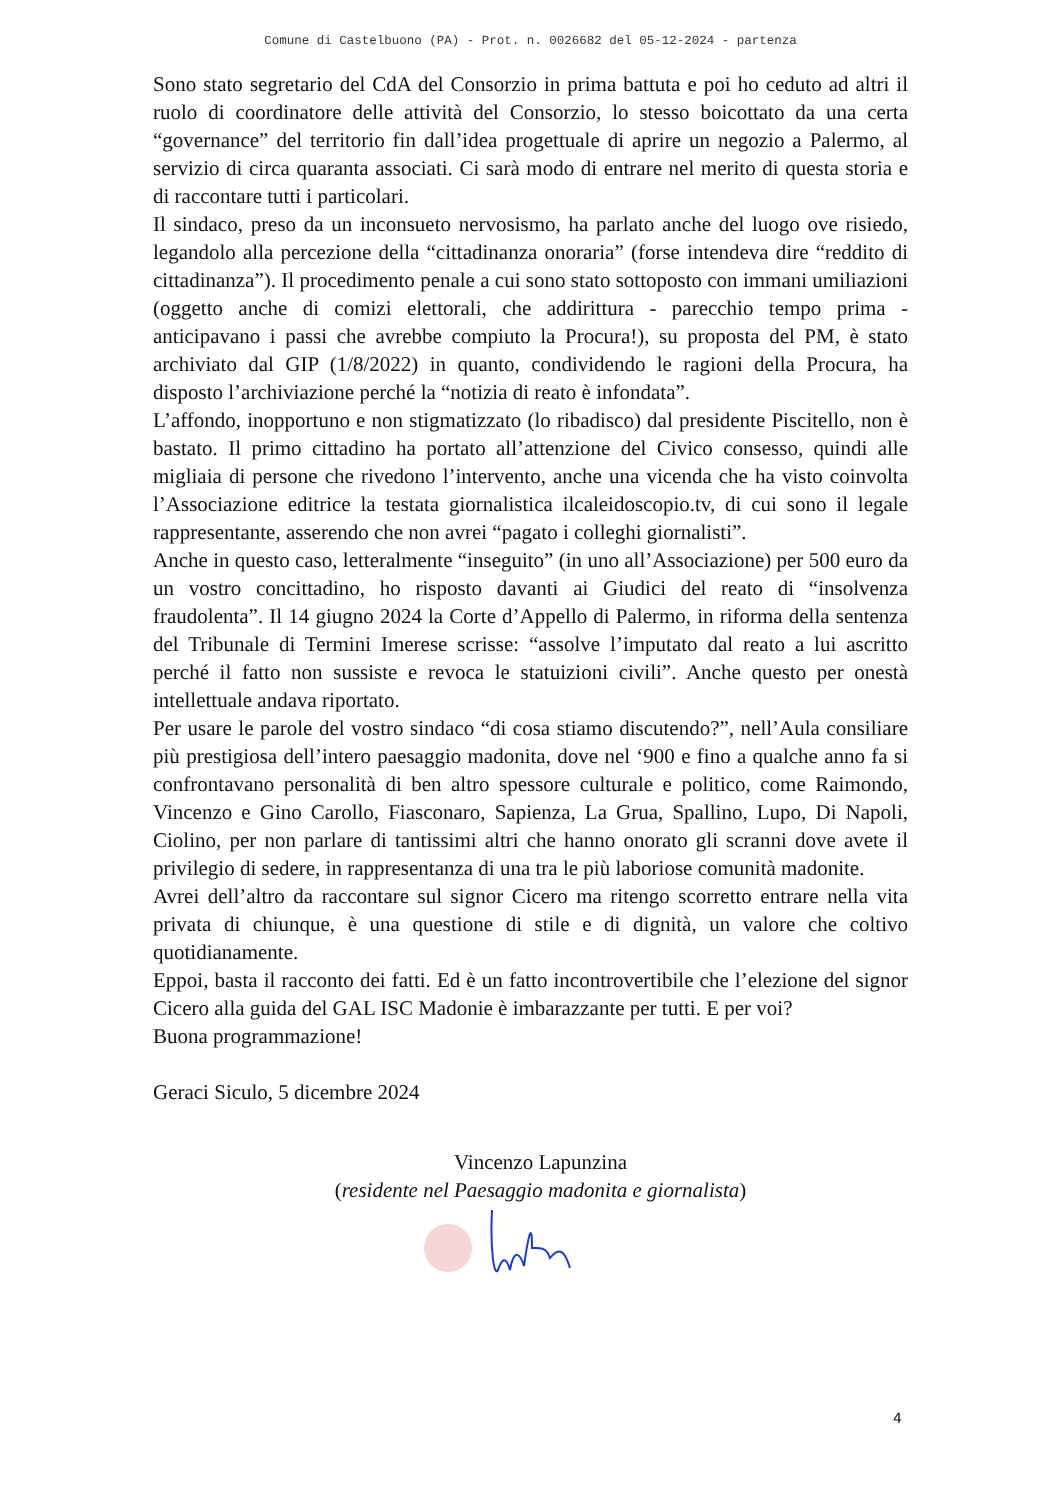Comune di Castelbuono (PA) - Prot. n. 0026682 del 05-12-2024 - partenza
Sono stato segretario del CdA del Consorzio in prima battuta e poi ho ceduto ad altri il ruolo di coordinatore delle attività del Consorzio, lo stesso boicottato da una certa “governance” del territorio fin dall’idea progettuale di aprire un negozio a Palermo, al servizio di circa quaranta associati. Ci sarà modo di entrare nel merito di questa storia e di raccontare tutti i particolari.
Il sindaco, preso da un inconsueto nervosismo, ha parlato anche del luogo ove risiedo, legandolo alla percezione della “cittadinanza onoraria” (forse intendeva dire “reddito di cittadinanza”). Il procedimento penale a cui sono stato sottoposto con immani umiliazioni (oggetto anche di comizi elettorali, che addirittura - parecchio tempo prima - anticipavano i passi che avrebbe compiuto la Procura!), su proposta del PM, è stato archiviato dal GIP (1/8/2022) in quanto, condividendo le ragioni della Procura, ha disposto l’archiviazione perché la “notizia di reato è infondata”.
L’affondo, inopportuno e non stigmatizzato (lo ribadisco) dal presidente Piscitello, non è bastato. Il primo cittadino ha portato all’attenzione del Civico consesso, quindi alle migliaia di persone che rivedono l’intervento, anche una vicenda che ha visto coinvolta l’Associazione editrice la testata giornalistica ilcaleidoscopio.tv, di cui sono il legale rappresentante, asserendo che non avrei “pagato i colleghi giornalisti”.
Anche in questo caso, letteralmente “inseguito” (in uno all’Associazione) per 500 euro da un vostro concittadino, ho risposto davanti ai Giudici del reato di “insolvenza fraudolenta”. Il 14 giugno 2024 la Corte d’Appello di Palermo, in riforma della sentenza del Tribunale di Termini Imerese scrisse: “assolve l’imputato dal reato a lui ascritto perché il fatto non sussiste e revoca le statuizioni civili”. Anche questo per onestà intellettuale andava riportato.
Per usare le parole del vostro sindaco “di cosa stiamo discutendo?”, nell’Aula consiliare più prestigiosa dell’intero paesaggio madonita, dove nel ‘900 e fino a qualche anno fa si confrontavano personalità di ben altro spessore culturale e politico, come Raimondo, Vincenzo e Gino Carollo, Fiasconaro, Sapienza, La Grua, Spallino, Lupo, Di Napoli, Ciolino, per non parlare di tantissimi altri che hanno onorato gli scranni dove avete il privilegio di sedere, in rappresentanza di una tra le più laboriose comunità madonite.
Avrei dell’altro da raccontare sul signor Cicero ma ritengo scorretto entrare nella vita privata di chiunque, è una questione di stile e di dignità, un valore che coltivo quotidianamente.
Eppoi, basta il racconto dei fatti. Ed è un fatto incontrovertibile che l’elezione del signor Cicero alla guida del GAL ISC Madonie è imbarazzante per tutti. E per voi?
Buona programmazione!
Geraci Siculo, 5 dicembre 2024
Vincenzo Lapunzina
(residente nel Paesaggio madonita e giornalista)
4